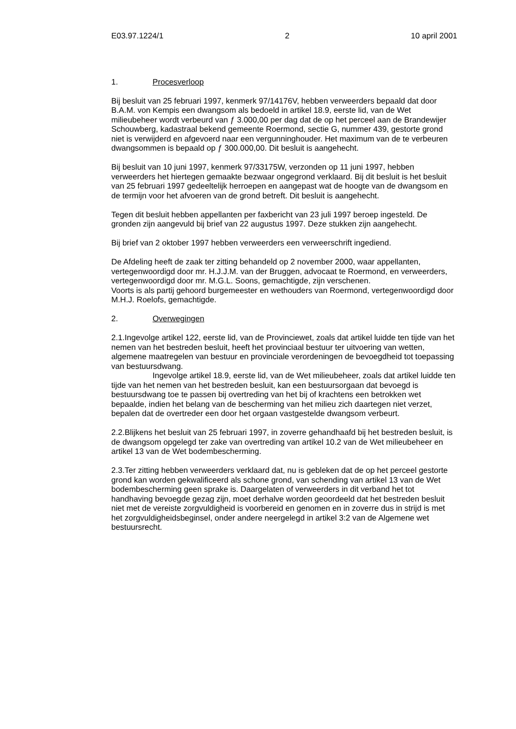E03.97.1224/1 2 10 april 2001
1. Procesverloop
Bij besluit van 25 februari 1997, kenmerk 97/14176V, hebben verweerders bepaald dat door B.A.M. von Kempis een dwangsom als bedoeld in artikel 18.9, eerste lid, van de Wet milieubeheer wordt verbeurd van ƒ 3.000,00 per dag dat de op het perceel aan de Brandewijer Schouwberg, kadastraal bekend gemeente Roermond, sectie G, nummer 439, gestorte grond niet is verwijderd en afgevoerd naar een vergunninghouder. Het maximum van de te verbeuren dwangsommen is bepaald op ƒ 300.000,00. Dit besluit is aangehecht.
Bij besluit van 10 juni 1997, kenmerk 97/33175W, verzonden op 11 juni 1997, hebben verweerders het hiertegen gemaakte bezwaar ongegrond verklaard. Bij dit besluit is het besluit van 25 februari 1997 gedeeltelijk herroepen en aangepast wat de hoogte van de dwangsom en de termijn voor het afvoeren van de grond betreft. Dit besluit is aangehecht.
Tegen dit besluit hebben appellanten per faxbericht van 23 juli 1997 beroep ingesteld. De gronden zijn aangevuld bij brief van 22 augustus 1997. Deze stukken zijn aangehecht.
Bij brief van 2 oktober 1997 hebben verweerders een verweerschrift ingediend.
De Afdeling heeft de zaak ter zitting behandeld op 2 november 2000, waar appellanten, vertegenwoordigd door mr. H.J.J.M. van der Bruggen, advocaat te Roermond, en verweerders, vertegenwoordigd door mr. M.G.L. Soons, gemachtigde, zijn verschenen.
Voorts is als partij gehoord burgemeester en wethouders van Roermond, vertegenwoordigd door M.H.J. Roelofs, gemachtigde.
2. Overwegingen
2.1.Ingevolge artikel 122, eerste lid, van de Provinciewet, zoals dat artikel luidde ten tijde van het nemen van het bestreden besluit, heeft het provinciaal bestuur ter uitvoering van wetten, algemene maatregelen van bestuur en provinciale verordeningen de bevoegdheid tot toepassing van bestuursdwang.
Ingevolge artikel 18.9, eerste lid, van de Wet milieubeheer, zoals dat artikel luidde ten tijde van het nemen van het bestreden besluit, kan een bestuursorgaan dat bevoegd is bestuursdwang toe te passen bij overtreding van het bij of krachtens een betrokken wet bepaalde, indien het belang van de bescherming van het milieu zich daartegen niet verzet, bepalen dat de overtreder een door het orgaan vastgestelde dwangsom verbeurt.
2.2.Blijkens het besluit van 25 februari 1997, in zoverre gehandhaafd bij het bestreden besluit, is de dwangsom opgelegd ter zake van overtreding van artikel 10.2 van de Wet milieubeheer en artikel 13 van de Wet bodembescherming.
2.3.Ter zitting hebben verweerders verklaard dat, nu is gebleken dat de op het perceel gestorte grond kan worden gekwalificeerd als schone grond, van schending van artikel 13 van de Wet bodembescherming geen sprake is. Daargelaten of verweerders in dit verband het tot handhaving bevoegde gezag zijn, moet derhalve worden geoordeeld dat het bestreden besluit niet met de vereiste zorgvuldigheid is voorbereid en genomen en in zoverre dus in strijd is met het zorgvuldigheidsbeginsel, onder andere neergelegd in artikel 3:2 van de Algemene wet bestuursrecht.